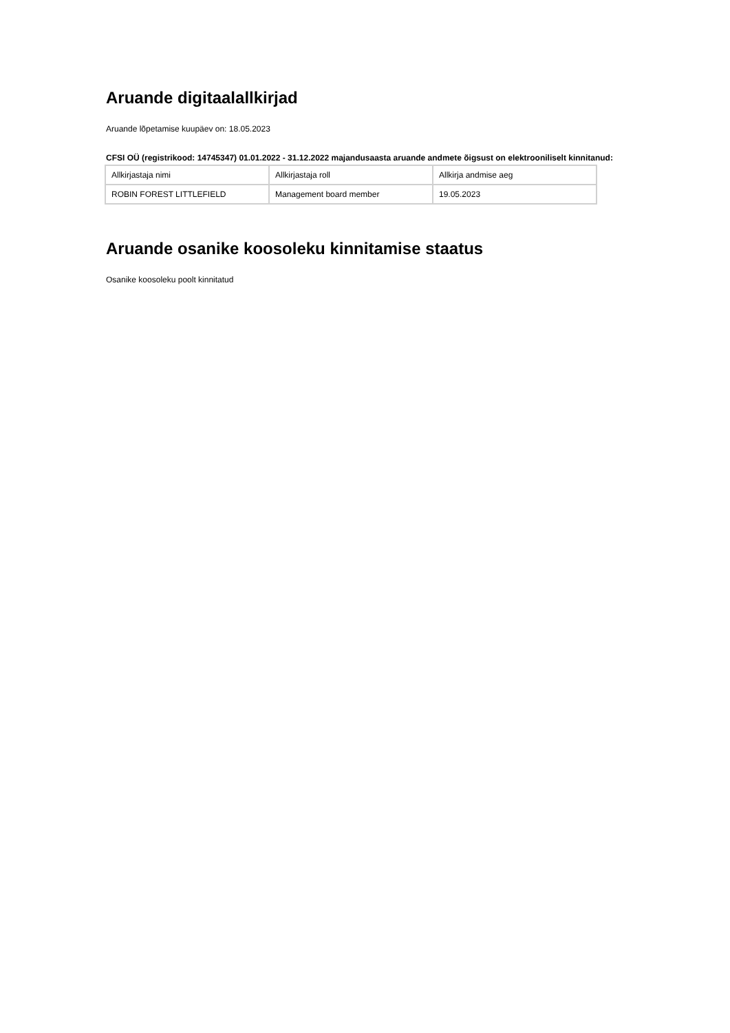Aruande digitaalallkirjad
Aruande lõpetamise kuupäev on: 18.05.2023
CFSI OÜ (registrikood: 14745347) 01.01.2022 - 31.12.2022 majandusaasta aruande andmete õigsust on elektrooniliselt kinnitanud:
| Allkirjastaja nimi | Allkirjastaja roll | Allkirja andmise aeg |
| ROBIN FOREST LITTLEFIELD | Management board member | 19.05.2023 |
Aruande osanike koosoleku kinnitamise staatus
Osanike koosoleku poolt kinnitatud